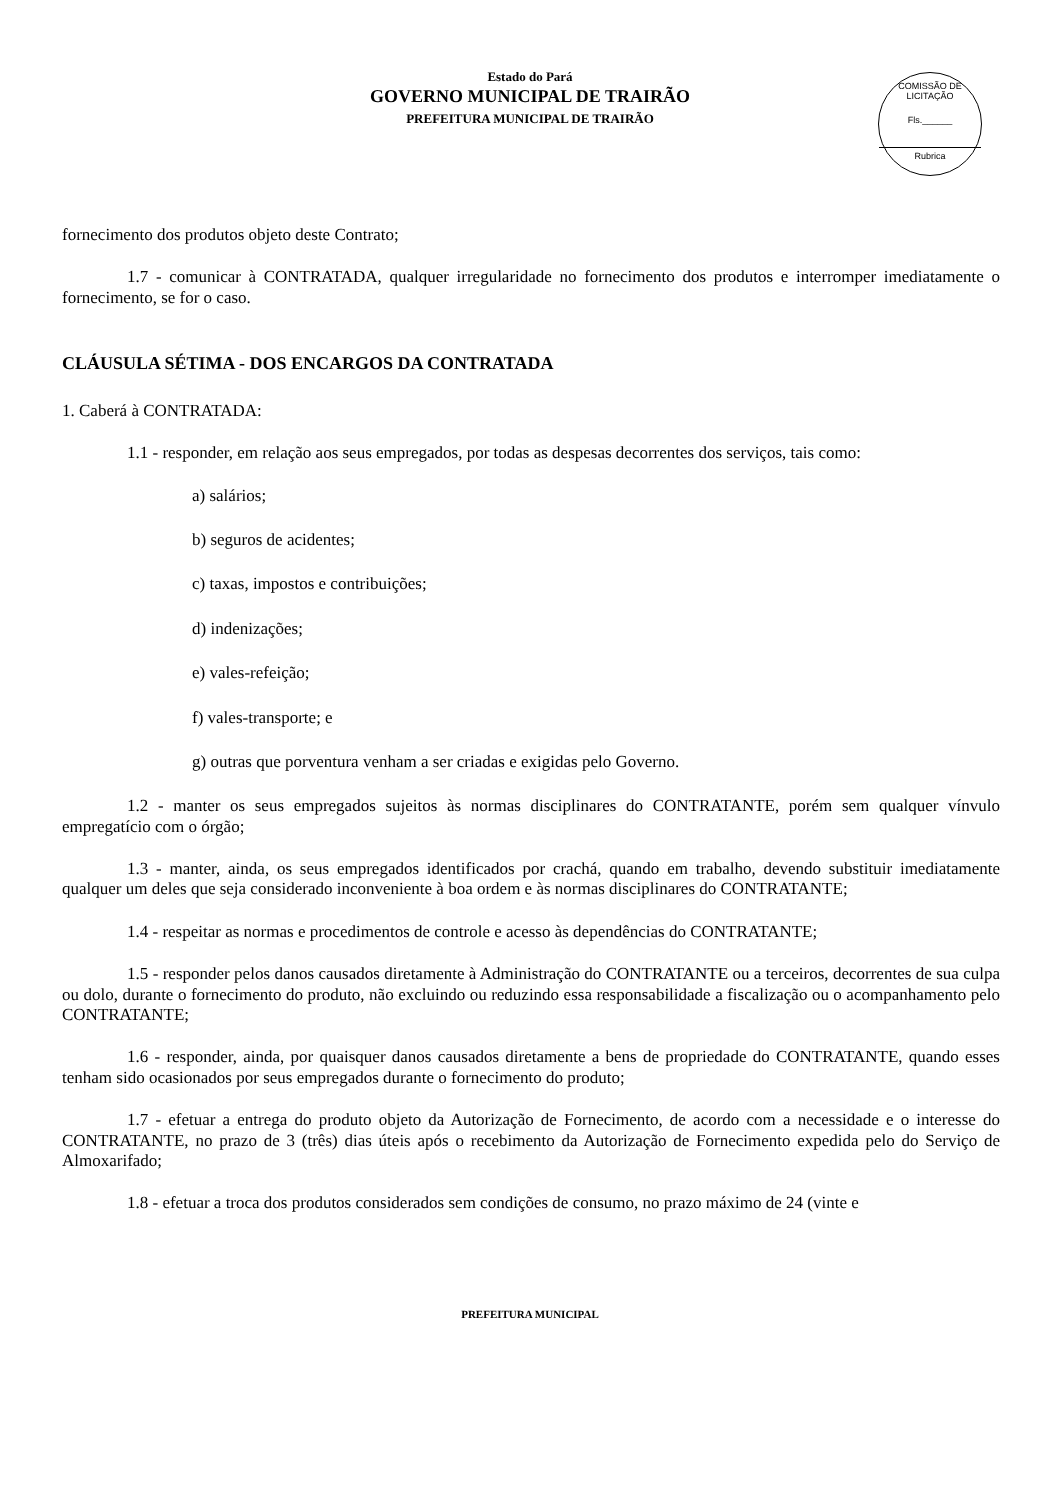Estado do Pará
GOVERNO MUNICIPAL DE TRAIRÃO
PREFEITURA MUNICIPAL DE TRAIRÃO
COMISSÃO DE LICITAÇÃO
Fls.______
Rubrica
fornecimento dos produtos objeto deste Contrato;
1.7 - comunicar à CONTRATADA, qualquer irregularidade no fornecimento dos produtos e interromper imediatamente o fornecimento, se for o caso.
CLÁUSULA SÉTIMA - DOS ENCARGOS DA CONTRATADA
1. Caberá à CONTRATADA:
1.1 - responder, em relação aos seus empregados, por todas as despesas decorrentes dos serviços, tais como:
a) salários;
b) seguros de acidentes;
c) taxas, impostos e contribuições;
d) indenizações;
e) vales-refeição;
f) vales-transporte; e
g) outras que porventura venham a ser criadas e exigidas pelo Governo.
1.2 - manter os seus empregados sujeitos às normas disciplinares do CONTRATANTE, porém sem qualquer vínvulo empregatício com o órgão;
1.3 - manter, ainda, os seus empregados identificados por crachá, quando em trabalho, devendo substituir imediatamente qualquer um deles que seja considerado inconveniente à boa ordem e às normas disciplinares do CONTRATANTE;
1.4 - respeitar as normas e procedimentos de controle e acesso às dependências do CONTRATANTE;
1.5 - responder pelos danos causados diretamente à Administração do CONTRATANTE ou a terceiros, decorrentes de sua culpa ou dolo, durante o fornecimento do produto, não excluindo ou reduzindo essa responsabilidade a fiscalização ou o acompanhamento pelo CONTRATANTE;
1.6 - responder, ainda, por quaisquer danos causados diretamente a bens de propriedade do CONTRATANTE, quando esses tenham sido ocasionados por seus empregados durante o fornecimento do produto;
1.7 - efetuar a entrega do produto objeto da Autorização de Fornecimento, de acordo com a necessidade e o interesse do CONTRATANTE, no prazo de 3 (três) dias úteis após o recebimento da Autorização de Fornecimento expedida pelo do Serviço de Almoxarifado;
1.8 - efetuar a troca dos produtos considerados sem condições de consumo, no prazo máximo de 24 (vinte e
PREFEITURA MUNICIPAL